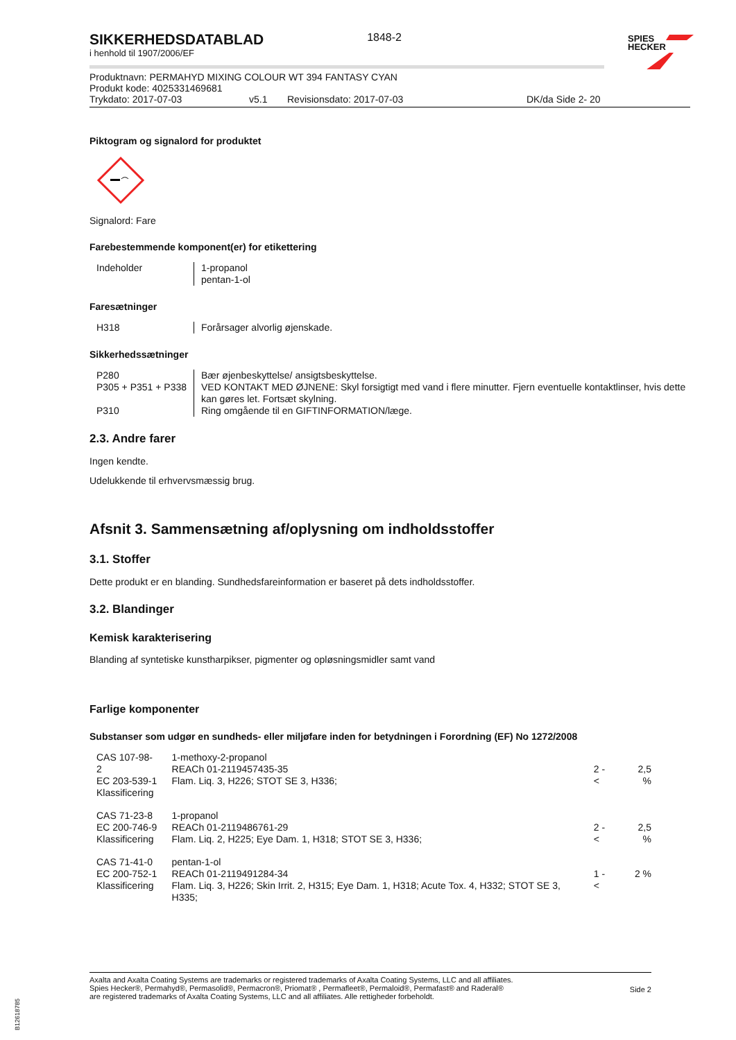SIKKERHEDSDATABLAD
1848-2
i henhold til 1907/2006/EF
Produktnavn: PERMAHYD MIXING COLOUR WT 394 FANTASY CYAN
Produkt kode: 4025331469681
Trykdato: 2017-07-03 v5.1 Revisionsdato: 2017-07-03 DK/da Side 2- 20
Piktogram og signalord for produktet
Signalord: Fare
Farebestemmende komponent(er) for etikettering
| Indeholder | 1-propanol pentan-1-ol |
Faresætninger
| H318 | Forårsager alvorlig øjenskade. |
Sikkerhedssætninger
| P280 | Bær øjenbeskyttelse/ ansigtsbeskyttelse. |
| P305 + P351 + P338 | VED KONTAKT MED ØJNENE: Skyl forsigtigt med vand i flere minutter. Fjern eventuelle kontaktlinser, hvis dette kan gøres let. Fortsæt skylning. |
| P310 | Ring omgående til en GIFTINFORMATION/læge. |
2.3. Andre farer
Ingen kendte.
Udelukkende til erhvervsmæssig brug.
Afsnit 3. Sammensætning af/oplysning om indholdsstoffer
3.1. Stoffer
Dette produkt er en blanding. Sundhedsfareinformation er baseret på dets indholdsstoffer.
3.2. Blandinger
Kemisk karakterisering
Blanding af syntetiske kunstharpikser, pigmenter og opløsningsmidler samt vand
Farlige komponenter
Substanser som udgør en sundheds- eller miljøfare inden for betydningen i Forordning (EF) No 1272/2008
| CAS 107-98-2 EC 203-539-1 Klassificering | 1-methoxy-2-propanol REACh 01-2119457435-35 Flam. Liq. 3, H226; STOT SE 3, H336; | 2 - < | 2,5 % |
| CAS 71-23-8 EC 200-746-9 Klassificering | 1-propanol REACh 01-2119486761-29 Flam. Liq. 2, H225; Eye Dam. 1, H318; STOT SE 3, H336; | 2 - < | 2,5 % |
| CAS 71-41-0 EC 200-752-1 Klassificering | pentan-1-ol REACh 01-2119491284-34 Flam. Liq. 3, H226; Skin Irrit. 2, H315; Eye Dam. 1, H318; Acute Tox. 4, H332; STOT SE 3, H335; | 1 - < | 2 % |
SPIES
HECKER
Axalta and Axalta Coating Systems are trademarks or registered trademarks of Axalta Coating Systems, LLC and all affiliates. Spies Hecker®, Permahyd®, Permasolid®, Permacron®, Priomat® , Permafleet®, Permaloid®, Permafast® and Raderal®
are registered trademarks of Axalta Coating Systems, LLC and all affiliates. Alle rettigheder forbeholdt. Side 2
B12618785